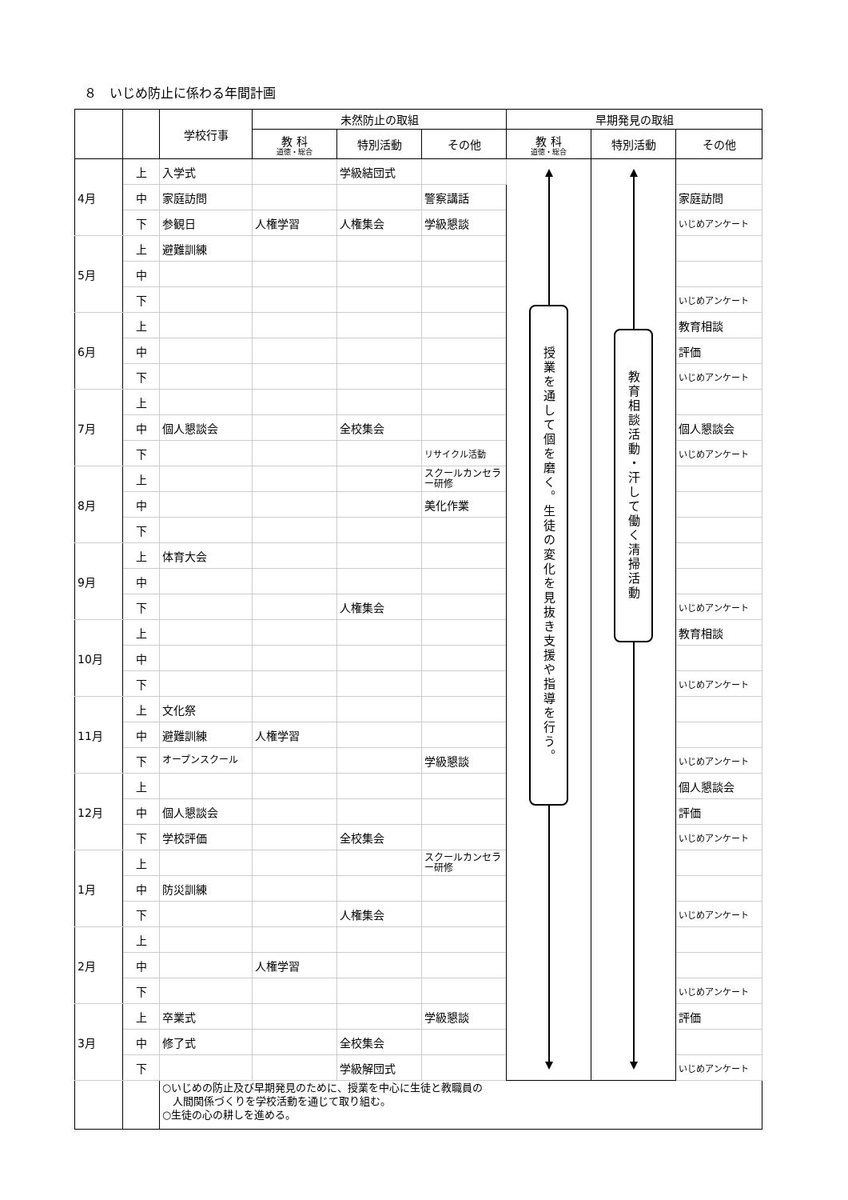８　いじめ防止に係わる年間計画
| | | 学校行事 | 未然防止の取組 | | | 早期発見の取組 | | |
| --- | --- | --- | --- | --- | --- | --- | --- | --- |
| | | | 教 科 道徳・総合 | 特別活動 | その他 | 教 科 道徳・総合 | 特別活動 | その他 |
| 4月 | 上 | 入学式 | | 学級結団式 | | 授業を通して個を磨く。生徒の変化を見抜き支援や指導を行う。 | 教育相談活動・汗して働く清掃活動 | |
| | 中 | 家庭訪問 | | | 警察講話 | | | 家庭訪問 |
| | 下 | 参観日 | 人権学習 | 人権集会 | 学級懇談 | | | いじめアンケート |
| 5月 | 上 | 避難訓練 | | | | | | |
| | 中 | | | | | | | |
| | 下 | | | | | | | いじめアンケート |
| 6月 | 上 | | | | | | | 教育相談 |
| | 中 | | | | | | | 評価 |
| | 下 | | | | | | | いじめアンケート |
| 7月 | 上 | | | | | | | |
| | 中 | 個人懇談会 | | 全校集会 | | | | 個人懇談会 |
| | 下 | | | | リサイクル活動 | | | いじめアンケート |
| 8月 | 上 | | | | スクールカンセラー研修 | | | |
| | 中 | | | | 美化作業 | | | |
| | 下 | | | | | | | |
| 9月 | 上 | 体育大会 | | | | | | |
| | 中 | | | | | | | |
| | 下 | | | 人権集会 | | | | いじめアンケート |
| 10月 | 上 | | | | | | | 教育相談 |
| | 中 | | | | | | | |
| | 下 | | | | | | | いじめアンケート |
| 11月 | 上 | 文化祭 | | | | | | |
| | 中 | 避難訓練 | 人権学習 | | | | | |
| | 下 | オープンスクール | | | 学級懇談 | | | いじめアンケート |
| 12月 | 上 | | | | | | | 個人懇談会 |
| | 中 | 個人懇談会 | | | | | | 評価 |
| | 下 | 学校評価 | | 全校集会 | | | | いじめアンケート |
| 1月 | 上 | | | | スクールカンセラー研修 | | | |
| | 中 | 防災訓練 | | | | | | |
| | 下 | | | 人権集会 | | | | いじめアンケート |
| 2月 | 上 | | | | | | | |
| | 中 | | 人権学習 | | | | | |
| | 下 | | | | | | | いじめアンケート |
| 3月 | 上 | 卒業式 | | | 学級懇談 | | | 評価 |
| | 中 | 修了式 | | 全校集会 | | | | |
| | 下 | | | 学級解団式 | | | | いじめアンケート |
| | | ○いじめの防止及び早期発見のために、授業を中心に生徒と教職員の 人間関係づくりを学校活動を通じて取り組む。 ○生徒の心の耕しを進める。 | | | | | | |